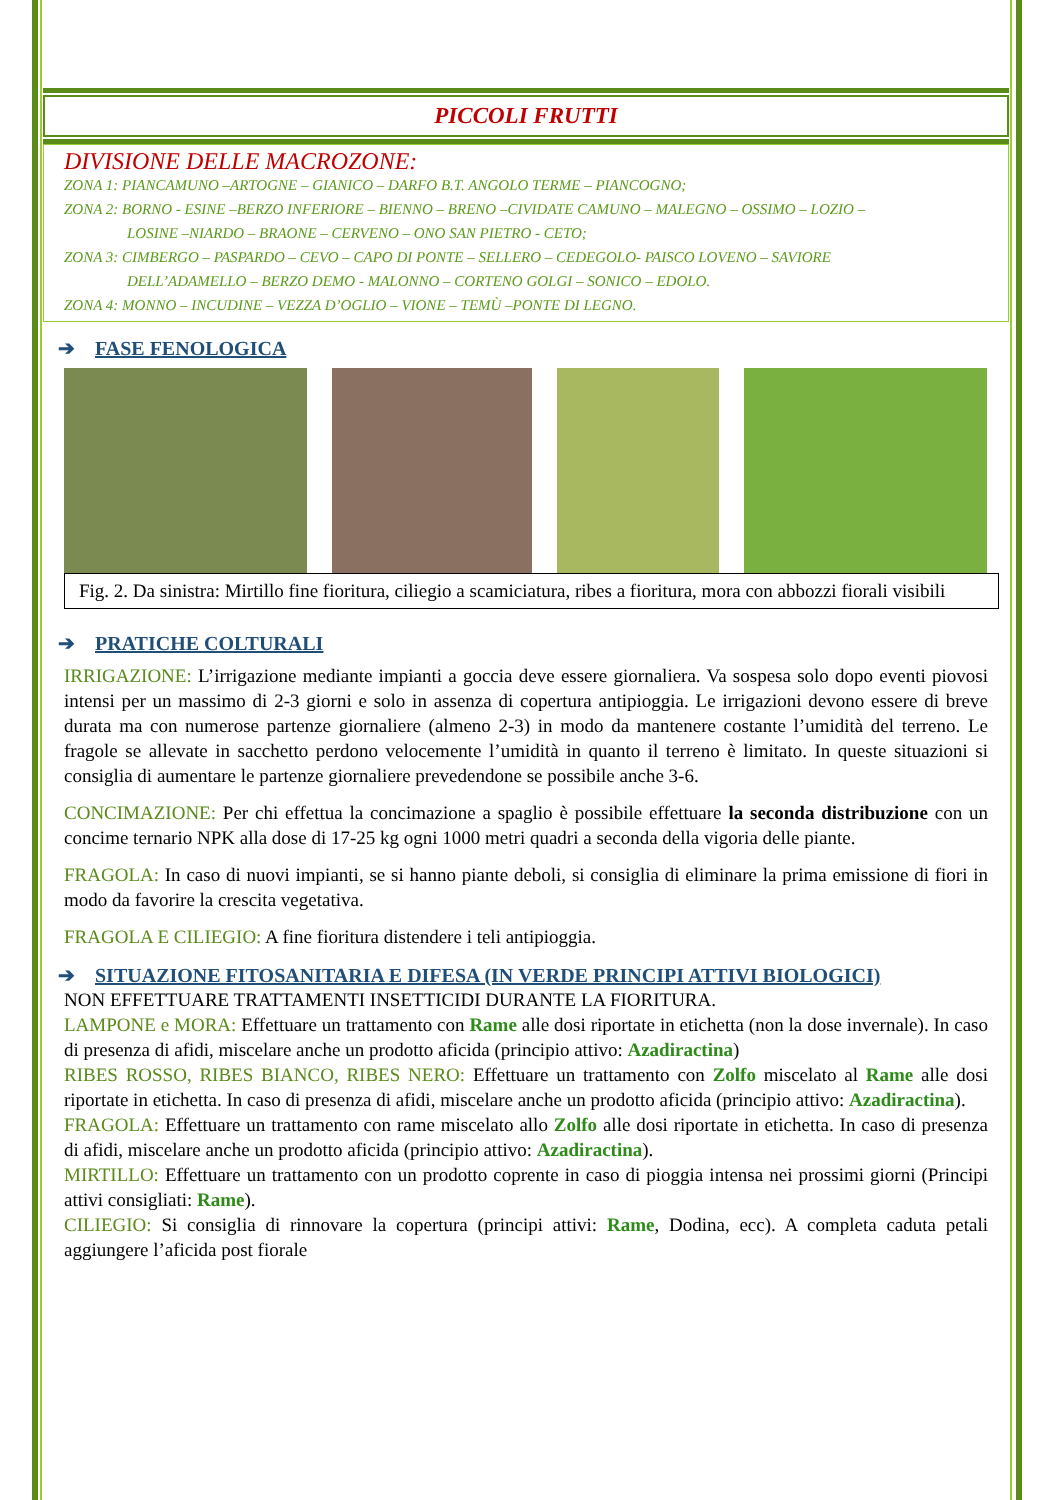PICCOLI FRUTTI
DIVISIONE DELLE MACROZONE:
ZONA 1: PIANCAMUNO –ARTOGNE – GIANICO – DARFO B.T. ANGOLO TERME – PIANCOGNO;
ZONA 2: BORNO - ESINE –BERZO INFERIORE – BIENNO – BRENO –CIVIDATE CAMUNO – MALEGNO – OSSIMO – LOZIO –
LOSINE –NIARDO – BRAONE – CERVENO – ONO SAN PIETRO - CETO;
ZONA 3: CIMBERGO – PASPARDO – CEVO – CAPO DI PONTE – SELLERO – CEDEGOLO- PAISCO LOVENO – SAVIORE
DELL’ADAMELLO – BERZO DEMO - MALONNO – CORTENO GOLGI – SONICO – EDOLO.
ZONA 4: MONNO – INCUDINE – VEZZA D’OGLIO – VIONE – TEMÙ –PONTE DI LEGNO.
➔ FASE FENOLOGICA
Fig. 2. Da sinistra: Mirtillo fine fioritura, ciliegio a scamiciatura, ribes a fioritura, mora con abbozzi fiorali visibili
➔ PRATICHE COLTURALI
IRRIGAZIONE: L’irrigazione mediante impianti a goccia deve essere giornaliera. Va sospesa solo dopo eventi piovosi intensi per un massimo di 2-3 giorni e solo in assenza di copertura antipioggia. Le irrigazioni devono essere di breve durata ma con numerose partenze giornaliere (almeno 2-3) in modo da mantenere costante l’umidità del terreno. Le fragole se allevate in sacchetto perdono velocemente l’umidità in quanto il terreno è limitato. In queste situazioni si consiglia di aumentare le partenze giornaliere prevedendone se possibile anche 3-6.
CONCIMAZIONE: Per chi effettua la concimazione a spaglio è possibile effettuare la seconda distribuzione con un concime ternario NPK alla dose di 17-25 kg ogni 1000 metri quadri a seconda della vigoria delle piante.
FRAGOLA: In caso di nuovi impianti, se si hanno piante deboli, si consiglia di eliminare la prima emissione di fiori in modo da favorire la crescita vegetativa.
FRAGOLA E CILIEGIO: A fine fioritura distendere i teli antipioggia.
➔ SITUAZIONE FITOSANITARIA E DIFESA (IN VERDE PRINCIPI ATTIVI BIOLOGICI)
NON EFFETTUARE TRATTAMENTI INSETTICIDI DURANTE LA FIORITURA.
LAMPONE e MORA: Effettuare un trattamento con Rame alle dosi riportate in etichetta (non la dose invernale). In caso di presenza di afidi, miscelare anche un prodotto aficida (principio attivo: Azadiractina)
RIBES ROSSO, RIBES BIANCO, RIBES NERO: Effettuare un trattamento con Zolfo miscelato al Rame alle dosi riportate in etichetta. In caso di presenza di afidi, miscelare anche un prodotto aficida (principio attivo: Azadiractina).
FRAGOLA: Effettuare un trattamento con rame miscelato allo Zolfo alle dosi riportate in etichetta. In caso di presenza di afidi, miscelare anche un prodotto aficida (principio attivo: Azadiractina).
MIRTILLO: Effettuare un trattamento con un prodotto coprente in caso di pioggia intensa nei prossimi giorni (Principi attivi consigliati: Rame).
CILIEGIO: Si consiglia di rinnovare la copertura (principi attivi: Rame, Dodina, ecc). A completa caduta petali aggiungere l’aficida post fiorale